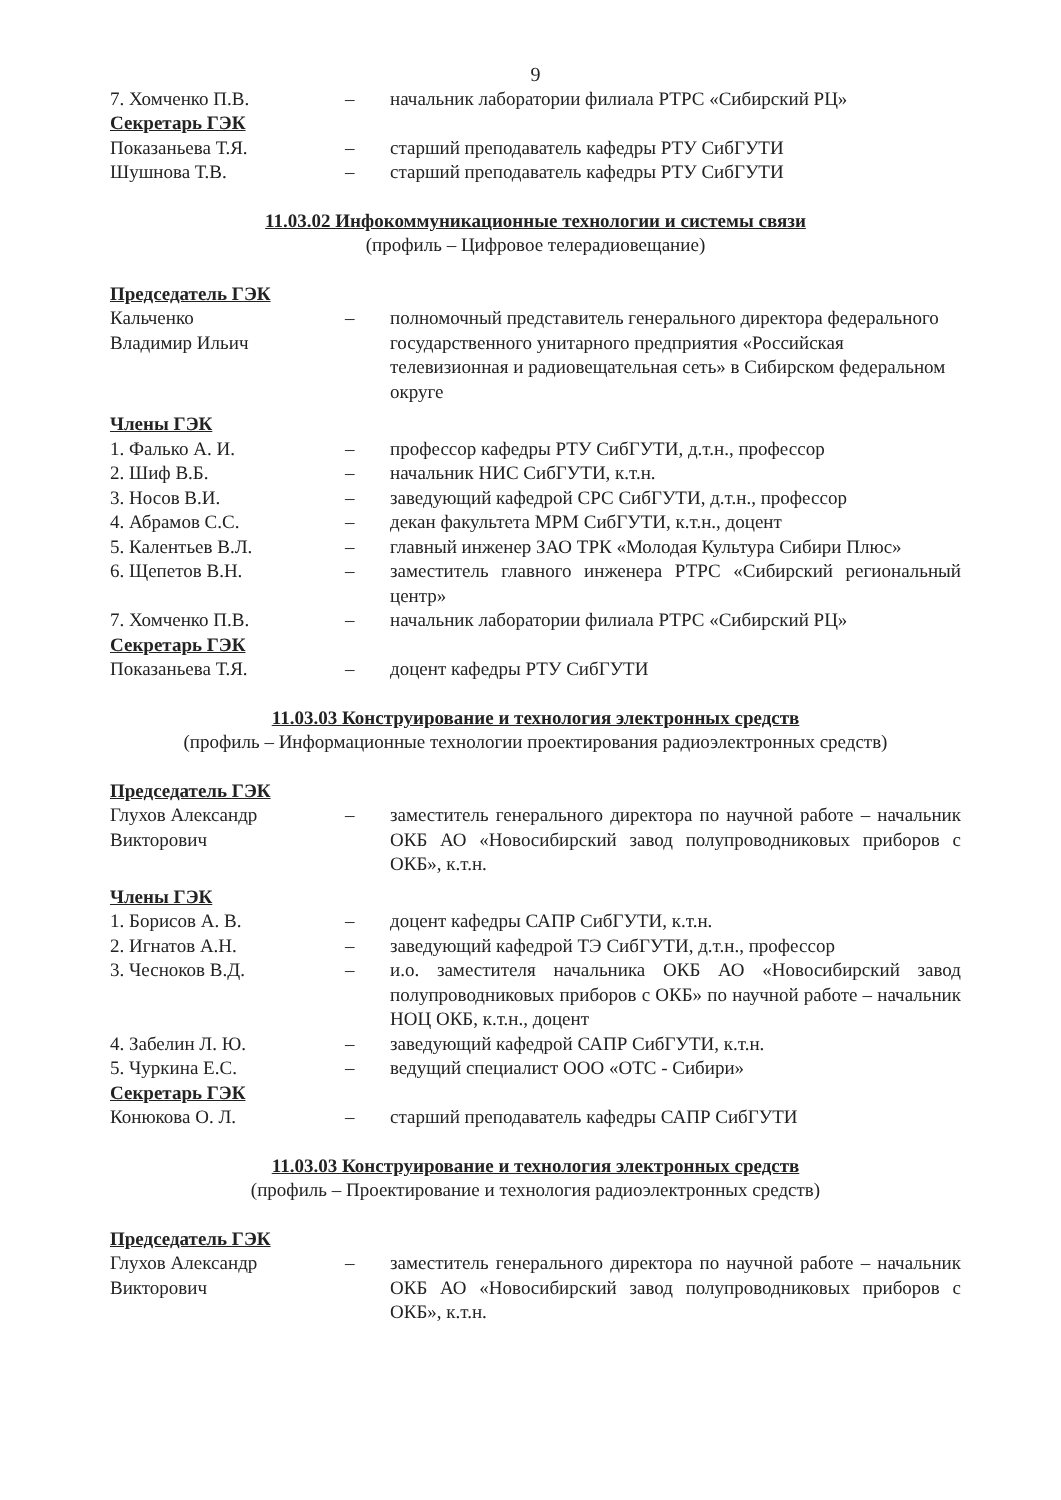9
7. Хомченко П.В. – начальник лаборатории филиала РТРС «Сибирский РЦ»
Секретарь ГЭК
Показаньева Т.Я. – старший преподаватель кафедры РТУ СибГУТИ
Шушнова Т.В. – старший преподаватель кафедры РТУ СибГУТИ
11.03.02 Инфокоммуникационные технологии и системы связи
(профиль – Цифровое телерадиовещание)
Председатель ГЭК
Кальченко
Владимир Ильич
– полномочный представитель генерального директора федерального государственного унитарного предприятия «Российская телевизионная и радиовещательная сеть» в Сибирском федеральном округе
Члены ГЭК
1. Фалько А. И. – профессор кафедры РТУ СибГУТИ, д.т.н., профессор
2. Шиф В.Б. – начальник НИС СибГУТИ, к.т.н.
3. Носов В.И. – заведующий кафедрой СРС СибГУТИ, д.т.н., профессор
4. Абрамов С.С. – декан факультета МРМ СибГУТИ, к.т.н., доцент
5. Калентьев В.Л. – главный инженер ЗАО ТРК «Молодая Культура Сибири Плюс»
6. Щепетов В.Н. – заместитель главного инженера РТРС «Сибирский региональный центр»
7. Хомченко П.В. – начальник лаборатории филиала РТРС «Сибирский РЦ»
Секретарь ГЭК
Показаньева Т.Я. – доцент кафедры РТУ СибГУТИ
11.03.03 Конструирование и технология электронных средств
(профиль – Информационные технологии проектирования радиоэлектронных средств)
Председатель ГЭК
Глухов Александр
Викторович
– заместитель генерального директора по научной работе – начальник ОКБ АО «Новосибирский завод полупроводниковых приборов с ОКБ», к.т.н.
Члены ГЭК
1. Борисов А. В. – доцент кафедры САПР СибГУТИ, к.т.н.
2. Игнатов А.Н. – заведующий кафедрой ТЭ СибГУТИ, д.т.н., профессор
3. Чесноков В.Д. – и.о. заместителя начальника ОКБ АО «Новосибирский завод полупроводниковых приборов с ОКБ» по научной работе – начальник НОЦ ОКБ, к.т.н., доцент
4. Забелин Л. Ю. – заведующий кафедрой САПР СибГУТИ, к.т.н.
5. Чуркина Е.С. – ведущий специалист ООО «ОТС - Сибири»
Секретарь ГЭК
Конюкова О. Л. – старший преподаватель кафедры САПР СибГУТИ
11.03.03 Конструирование и технология электронных средств
(профиль – Проектирование и технология радиоэлектронных средств)
Председатель ГЭК
Глухов Александр
Викторович
– заместитель генерального директора по научной работе – начальник ОКБ АО «Новосибирский завод полупроводниковых приборов с ОКБ», к.т.н.